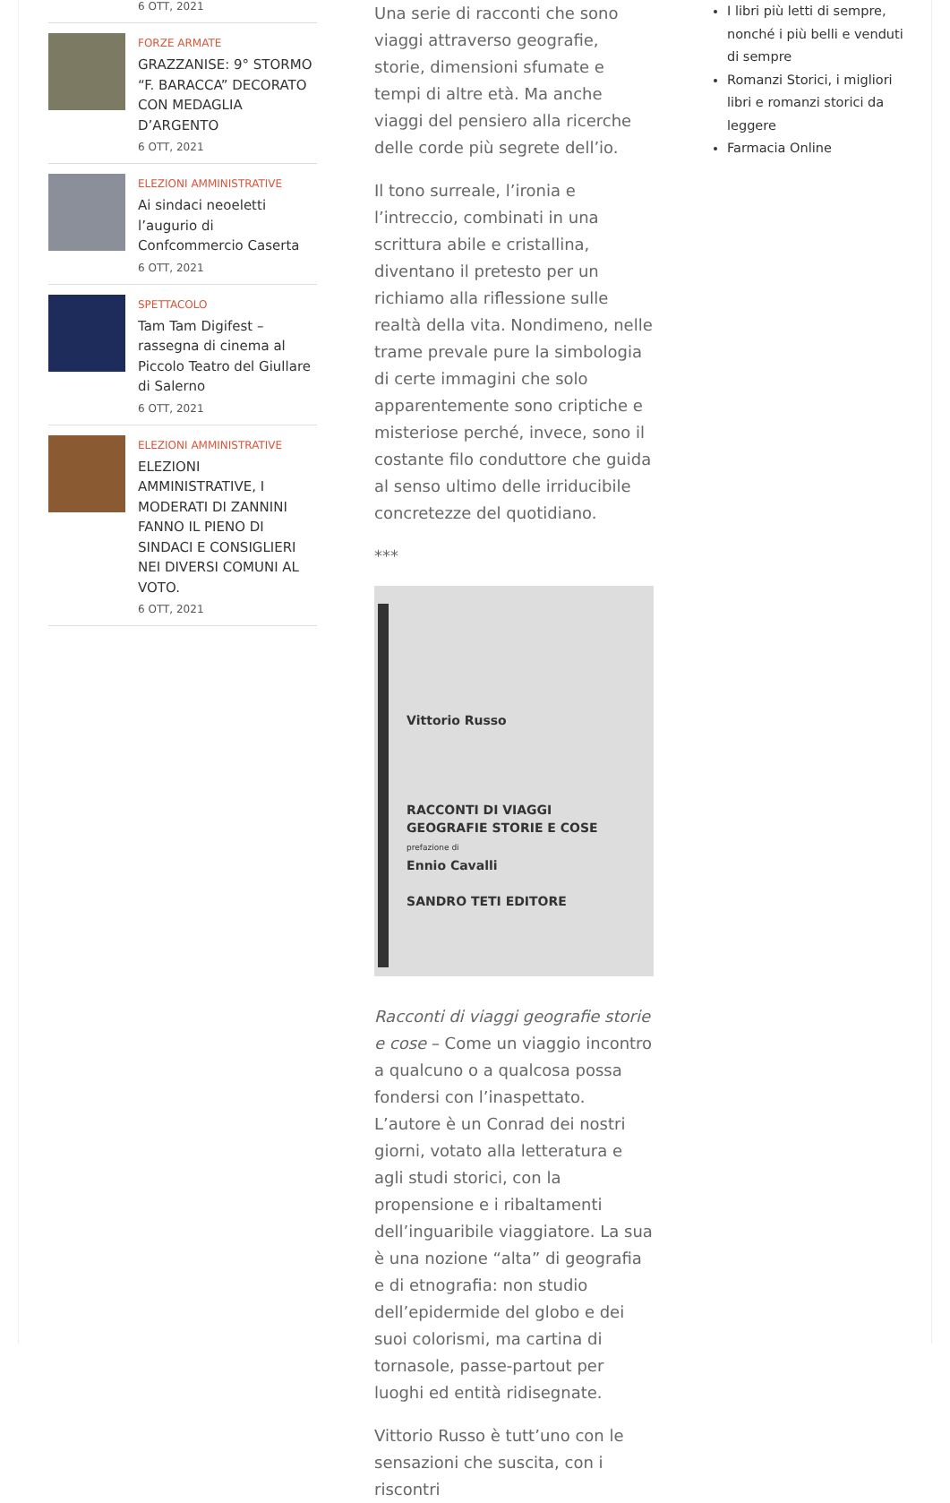6 OTT, 2021
FORZE ARMATE
GRAZZANISE: 9° STORMO “F. BARACCA” DECORATO CON MEDAGLIA D’ARGENTO
6 OTT, 2021
ELEZIONI AMMINISTRATIVE
Ai sindaci neoeletti l’augurio di Confcommercio Caserta
6 OTT, 2021
SPETTACOLO
Tam Tam Digifest – rassegna di cinema al Piccolo Teatro del Giullare di Salerno
6 OTT, 2021
ELEZIONI AMMINISTRATIVE
ELEZIONI AMMINISTRATIVE, I MODERATI DI ZANNINI FANNO IL PIENO DI SINDACI E CONSIGLIERI NEI DIVERSI COMUNI AL VOTO.
6 OTT, 2021
Una serie di racconti che sono viaggi attraverso geografie, storie, dimensioni sfumate e tempi di altre età. Ma anche viaggi del pensiero alla ricerche delle corde più segrete dell’io.
Il tono surreale, l’ironia e l’intreccio, combinati in una scrittura abile e cristallina, diventano il pretesto per un richiamo alla riflessione sulle realtà della vita. Nondimeno, nelle trame prevale pure la simbologia di certe immagini che solo apparentemente sono criptiche e misteriose perché, invece, sono il costante filo conduttore che guida al senso ultimo delle irriducibile concretezze del quotidiano.
***
Vittorio Russo
RACCONTI DI VIAGGI GEOGRAFIE STORIE E COSE
prefazione di
Ennio Cavalli
SANDRO TETI EDITORE
Racconti di viaggi geografie storie e cose – Come un viaggio incontro a qualcuno o a qualcosa possa fondersi con l’inaspettato. L’autore è un Conrad dei nostri giorni, votato alla letteratura e agli studi storici, con la propensione e i ribaltamenti dell’inguaribile viaggiatore. La sua è una nozione “alta” di geografia e di etnografia: non studio dell’epidermide del globo e dei suoi colorismi, ma cartina di tornasole, passe-partout per luoghi ed entità ridisegnate.
Vittorio Russo è tutt’uno con le sensazioni che suscita, con i riscontri
I libri più letti di sempre, nonché i più belli e venduti di sempre
Romanzi Storici, i migliori libri e romanzi storici da leggere
Farmacia Online